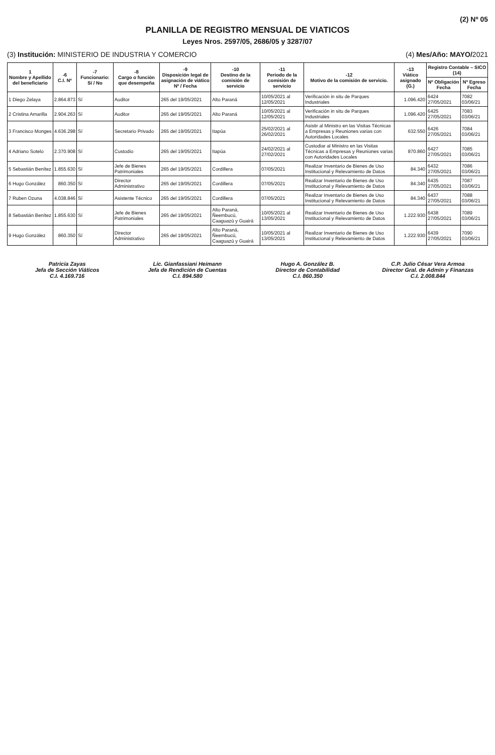(2) Nº 05
PLANILLA DE REGISTRO MENSUAL DE VIATICOS
Leyes Nros. 2597/05, 2686/05 y 3287/07
(3) Institución: MINISTERIO DE INDUSTRIA Y COMERCIO (4) Mes/Año: MAYO/2021
| 1 Nombre y Apellido del beneficiario | -6 C.I. Nº | -7 Funcionario: Sí / No | -8 Cargo o función que desempeña | -9 Disposición legal de asignación de viático Nº / Fecha | -10 Destino de la comisión de servicio | -11 Periodo de la comisión de servicio | -12 Motivo de la comisión de servicio. | -13 Viático asignado (G.) | Registro Contable – SICO (14) | |
| --- | --- | --- | --- | --- | --- | --- | --- | --- | --- | --- |
| | | | | | | | | | Nº Obligación Fecha | Nº Egreso Fecha |
| 1 Diego Zelaya | 2.864.873 | Sí | Auditor | 265 del 19/05/2021 | Alto Paraná | 10/05/2021 al 12/05/2021 | Verificación in situ de Parques Industriales | 1.096.420 | 6424 27/05/2021 | 7082 03/06/21 |
| 2 Cristina Amarilla | 2.904.263 | Sí | Auditor | 265 del 19/05/2021 | Alto Paraná | 10/05/2021 al 12/05/2021 | Verificación in situ de Parques Industriales | 1.096.420 | 6425 27/05/2021 | 7083 03/06/21 |
| 3 Francisco Monges | 4.636.298 | Sí | Secretario Privado | 265 del 19/05/2021 | Itapúa | 25/02/2021 al 26/02/2021 | Asistir al Ministro en las Visitas Técnicas a Empresas y Reuniones varias con Autoridades Locales | 632.550 | 6426 27/05/2021 | 7084 03/06/21 |
| 4 Adriano Sotelo | 2.370.908 | Sí | Custodio | 265 del 19/05/2021 | Itapúa | 24/02/2021 al 27/02/2021 | Custodiar al Ministro en las Visitas Técnicas a Empresas y Reuniones varias con Autoridades Locales | 870.860 | 6427 27/05/2021 | 7085 03/06/21 |
| 5 Sebastián Benítez | 1.855.630 | Sí | Jefe de Bienes Patrimoniales | 265 del 19/05/2021 | Cordillera | 07/05/2021 | Realizar Inventario de Bienes de Uso Institucional y Relevamiento de Datos | 84.340 | 6432 27/05/2021 | 7086 03/06/21 |
| 6 Hugo González | 860.350 | Sí | Director Administrativo | 265 del 19/05/2021 | Cordillera | 07/05/2021 | Realizar Inventario de Bienes de Uso Institucional y Relevamiento de Datos | 84.340 | 6435 27/05/2021 | 7087 03/06/21 |
| 7 Ruben Ozuna | 4.038.846 | Sí | Asistente Técnico | 265 del 19/05/2021 | Cordillera | 07/05/2021 | Realizar Inventario de Bienes de Uso Institucional y Relevamiento de Datos | 84.340 | 6437 27/05/2021 | 7088 03/06/21 |
| 8 Sebastián Benítez | 1.855.630 | Sí | Jefe de Bienes Patrimoniales | 265 del 19/05/2021 | Alto Paraná, Ñeembucú, Caaguazú y Guairá | 10/05/2021 al 13/05/2021 | Realizar Inventario de Bienes de Uso Institucional y Relevamiento de Datos | 1.222.930 | 6438 27/05/2021 | 7089 03/06/21 |
| 9 Hugo González | 860.350 | Sí | Director Administrativo | 265 del 19/05/2021 | Alto Paraná, Ñeembucú, Caaguazú y Guairá | 10/05/2021 al 13/05/2021 | Realizar Inventario de Bienes de Uso Institucional y Relevamiento de Datos | 1.222.930 | 6439 27/05/2021 | 7090 03/06/21 |
Patricia Zayas
Jefa de Sección Viáticos
C.I. 4.169.716
Lic. Gianfassiani Heimann
Jefa de Rendición de Cuentas
C.I. 894.580
Hugo A. González B.
Director de Contabilidad
C.I. 860.350
C.P. Julio César Vera Armoa
Director Gral. de Admin y Finanzas
C.I. 2.008.844